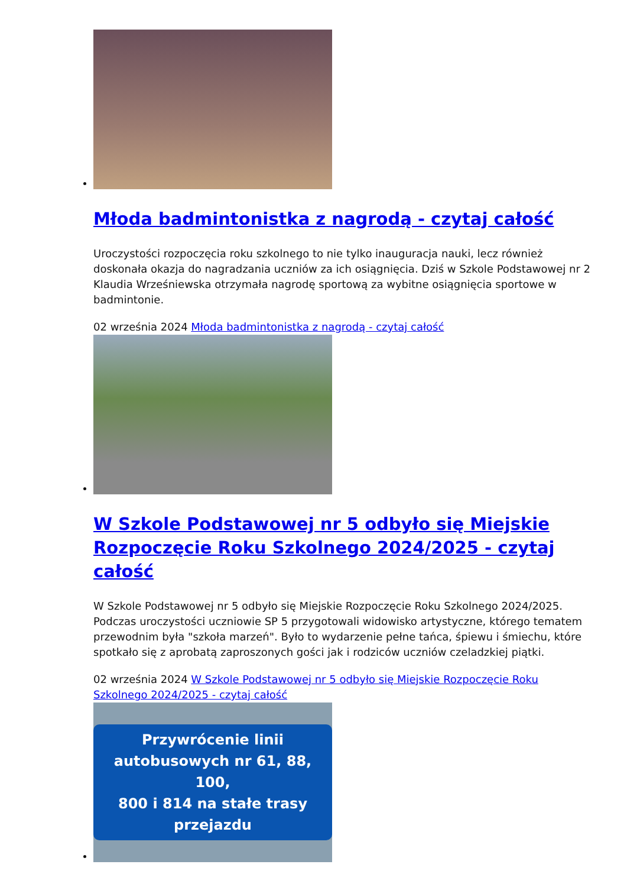Młoda badmintonistka z nagrodą - czytaj całość
Uroczystości rozpoczęcia roku szkolnego to nie tylko inauguracja nauki, lecz również doskonała okazja do nagradzania uczniów za ich osiągnięcia. Dziś w Szkole Podstawowej nr 2 Klaudia Wrześniewska otrzymała nagrodę sportową za wybitne osiągnięcia sportowe w badmintonie.
02 września 2024 Młoda badmintonistka z nagrodą - czytaj całość
W Szkole Podstawowej nr 5 odbyło się Miejskie Rozpoczęcie Roku Szkolnego 2024/2025 - czytaj całość
W Szkole Podstawowej nr 5 odbyło się Miejskie Rozpoczęcie Roku Szkolnego 2024/2025. Podczas uroczystości uczniowie SP 5 przygotowali widowisko artystyczne, którego tematem przewodnim była "szkoła marzeń". Było to wydarzenie pełne tańca, śpiewu i śmiechu, które spotkało się z aprobatą zaproszonych gości jak i rodziców uczniów czeladzkiej piątki.
02 września 2024 W Szkole Podstawowej nr 5 odbyło się Miejskie Rozpoczęcie Roku Szkolnego 2024/2025 - czytaj całość
Przywrócenie linii
autobusowych nr 61, 88, 100,
800 i 814 na stałe trasy
przejazdu